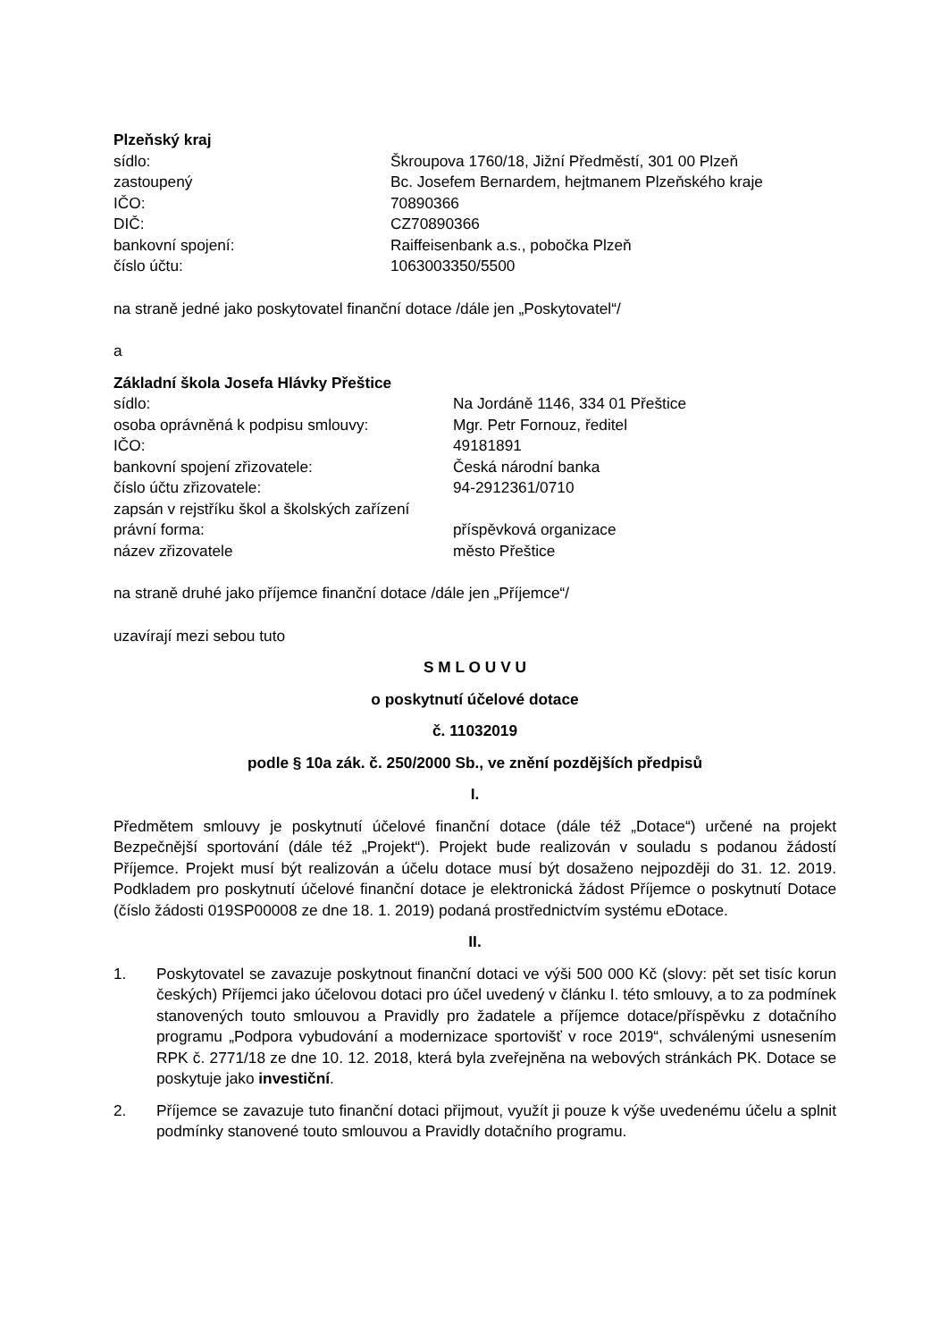Plzeňský kraj
sídlo: Škroupova 1760/18, Jižní Předměstí, 301 00 Plzeň
zastoupený Bc. Josefem Bernardem, hejtmanem Plzeňského kraje
IČO: 70890366
DIČ: CZ70890366
bankovní spojení: Raiffeisenbank a.s., pobočka Plzeň
číslo účtu: 1063003350/5500
na straně jedné jako poskytovatel finanční dotace /dále jen „Poskytovatel“/
a
Základní škola Josefa Hlávky Přeštice
sídlo: Na Jordáně 1146, 334 01 Přeštice
osoba oprávněná k podpisu smlouvy: Mgr. Petr Fornouz, ředitel
IČO: 49181891
bankovní spojení zřizovatele: Česká národní banka
číslo účtu zřizovatele: 94-2912361/0710
zapsán v rejstříku škol a školských zařízení
právní forma: příspěvková organizace
název zřizovatele město Přeštice
na straně druhé jako příjemce finanční dotace /dále jen „Příjemce“/
uzavírají mezi sebou tuto
S M L O U V U
o poskytnutí účelové dotace
č. 11032019
podle § 10a zák. č. 250/2000 Sb., ve znění pozdějších předpisů
I.
Předmětem smlouvy je poskytnutí účelové finanční dotace (dále též „Dotace“) určené na projekt Bezpečnější sportování (dále též „Projekt“). Projekt bude realizován v souladu s podanou žádostí Příjemce. Projekt musí být realizován a účelu dotace musí být dosaženo nejpozději do 31. 12. 2019. Podkladem pro poskytnutí účelové finanční dotace je elektronická žádost Příjemce o poskytnutí Dotace (číslo žádosti 019SP00008 ze dne 18. 1. 2019) podaná prostřednictvím systému eDotace.
II.
1. Poskytovatel se zavazuje poskytnout finanční dotaci ve výši 500 000 Kč (slovy: pět set tisíc korun českých) Příjemci jako účelovou dotaci pro účel uvedený v článku I. této smlouvy, a to za podmínek stanovených touto smlouvou a Pravidly pro žadatele a příjemce dotace/příspěvku z dotačního programu „Podpora vybudování a modernizace sportovišť v roce 2019“, schválenými usnesením RPK č. 2771/18 ze dne 10. 12. 2018, která byla zveřejněna na webových stránkách PK. Dotace se poskytuje jako investiční.
2. Příjemce se zavazuje tuto finanční dotaci přijmout, využít ji pouze k výše uvedenému účelu a splnit podmínky stanovené touto smlouvou a Pravidly dotačního programu.